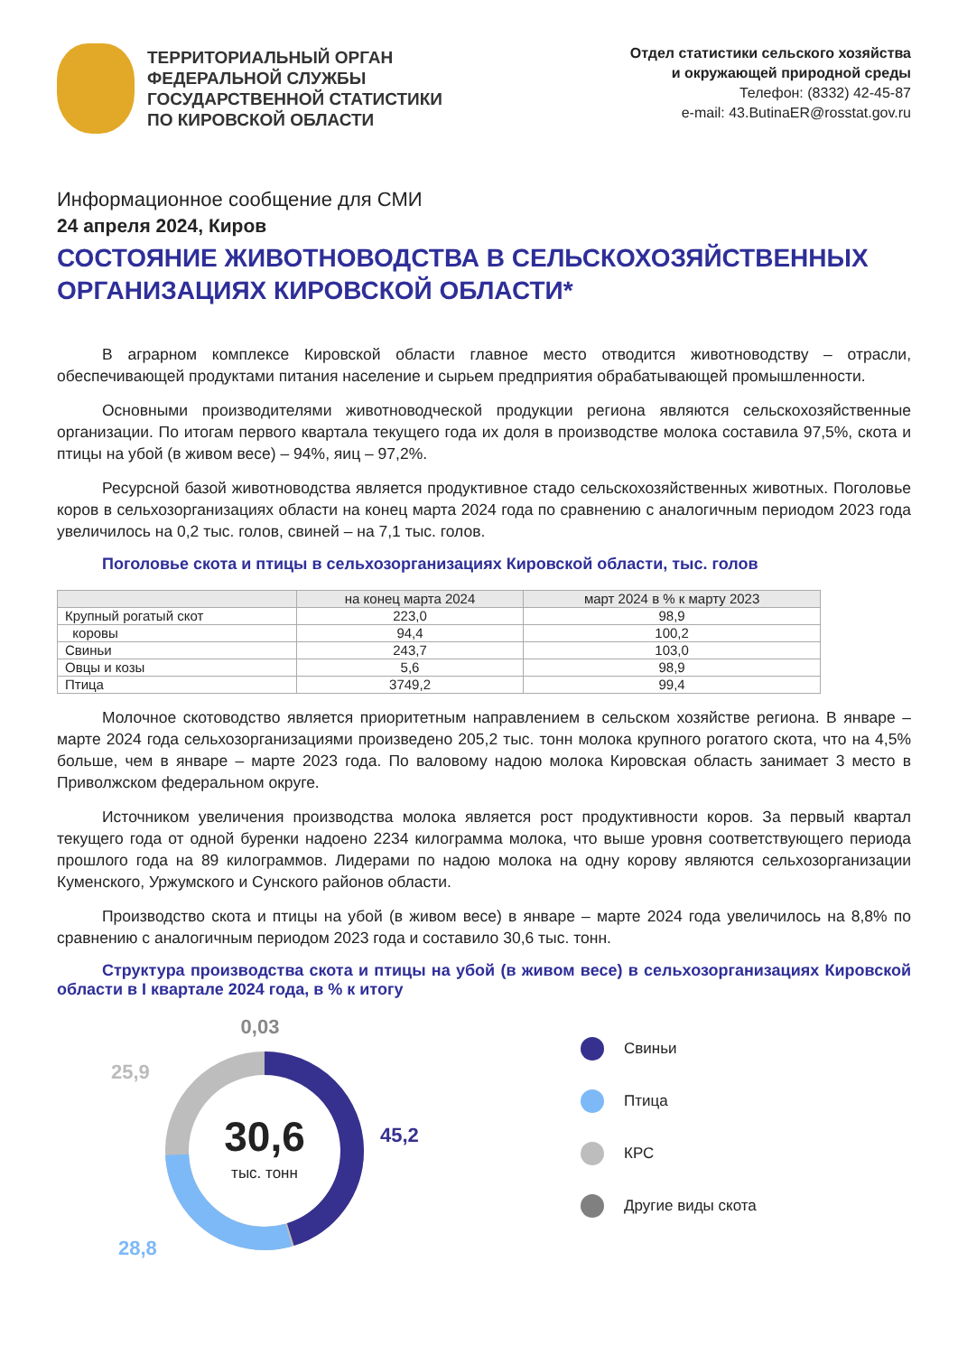ТЕРРИТОРИАЛЬНЫЙ ОРГАН
ФЕДЕРАЛЬНОЙ СЛУЖБЫ
ГОСУДАРСТВЕННОЙ СТАТИСТИКИ
ПО КИРОВСКОЙ ОБЛАСТИ
Отдел статистики сельского хозяйства
и окружающей природной среды
Телефон: (8332) 42-45-87
e-mail: 43.ButinaER@rosstat.gov.ru
Информационное сообщение для СМИ
24 апреля 2024, Киров
СОСТОЯНИЕ ЖИВОТНОВОДСТВА В СЕЛЬСКОХОЗЯЙСТВЕННЫХ ОРГАНИЗАЦИЯХ КИРОВСКОЙ ОБЛАСТИ*
В аграрном комплексе Кировской области главное место отводится животноводству – отрасли, обеспечивающей продуктами питания население и сырьем предприятия обрабатывающей промышленности.
Основными производителями животноводческой продукции региона являются сельскохозяйственные организации. По итогам первого квартала текущего года их доля в производстве молока составила 97,5%, скота и птицы на убой (в живом весе) – 94%, яиц – 97,2%.
Ресурсной базой животноводства является продуктивное стадо сельскохозяйственных животных. Поголовье коров в сельхозорганизациях области на конец марта 2024 года по сравнению с аналогичным периодом 2023 года увеличилось на 0,2 тыс. голов, свиней – на 7,1 тыс. голов.
Поголовье скота и птицы в сельхозорганизациях Кировской области, тыс. голов
| | на конец марта 2024 | март 2024 в % к марту 2023 |
| --- | --- | --- |
| Крупный рогатый скот | 223,0 | 98,9 |
| коровы | 94,4 | 100,2 |
| Свиньи | 243,7 | 103,0 |
| Овцы и козы | 5,6 | 98,9 |
| Птица | 3749,2 | 99,4 |
Молочное скотоводство является приоритетным направлением в сельском хозяйстве региона. В январе – марте 2024 года сельхозорганизациями произведено 205,2 тыс. тонн молока крупного рогатого скота, что на 4,5% больше, чем в январе – марте 2023 года. По валовому надою молока Кировская область занимает 3 место в Приволжском федеральном округе.
Источником увеличения производства молока является рост продуктивности коров. За первый квартал текущего года от одной буренки надоено 2234 килограмма молока, что выше уровня соответствующего периода прошлого года на 89 килограммов. Лидерами по надою молока на одну корову являются сельхозорганизации Куменского, Уржумского и Сунского районов области.
Производство скота и птицы на убой (в живом весе) в январе – марте 2024 года увеличилось на 8,8% по сравнению с аналогичным периодом 2023 года и составило 30,6 тыс. тонн.
Структура производства скота и птицы на убой (в живом весе) в сельхозорганизациях Кировской области в I квартале 2024 года, в % к итогу
30,6
тыс. тонн
0,03
25,9
45,2
28,8
Свиньи
Птица
КРС
Другие виды скота